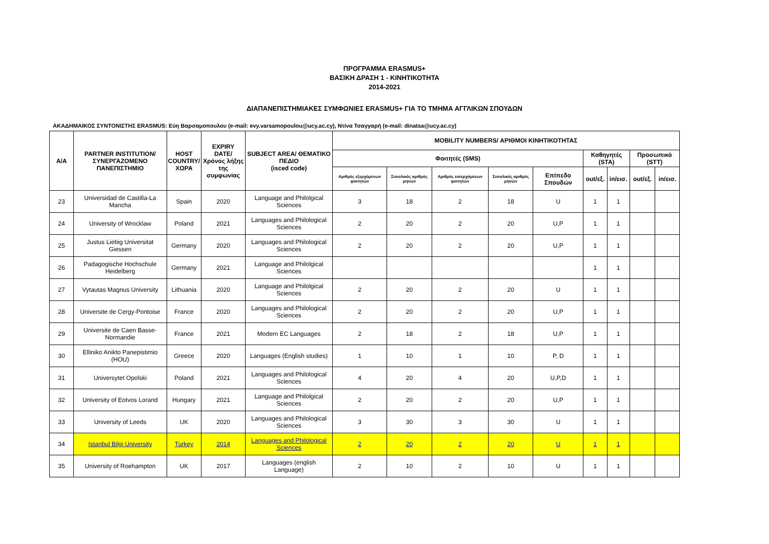ΠΡΟΓΡΑΜΜΑ ERASMUS+
ΒΑΣΙΚΗ ΔΡΑΣΗ 1 - ΚΙΝΗΤΙΚΟΤΗΤΑ
2014-2021
ΔΙΑΠΑΝΕΠΙΣΤΗΜΙΑΚΕΣ ΣΥΜΦΩΝΙΕΣ ERASMUS+ ΓΙΑ ΤΟ ΤΜΗΜΑ ΑΓΓΛΙΚΩΝ ΣΠΟΥΔΩΝ
ΑΚΑΔΗΜΑΙΚΟΣ ΣΥΝΤΟΝΙΣΤΗΣ ERASMUS: Εύη Βαρσαμοπουλου (e-mail: evy.varsamopoulou@ucy.ac.cy), Ντίνα Τσαγγαρή (e-mail: dinatsa@ucy.ac.cy)
| Α/Α | PARTNER INSTITUTION/ ΣΥΝΕΡΓΑΖΟΜΕΝΟ ΠΑΝΕΠΙΣΤΗΜΙΟ | HOST COUNTRY/ ΧΩΡΑ | EXPIRY DATE/ Χρόνος λήξης της συμφωνίας | SUBJECT AREA/ ΘΕΜΑΤΙΚΟ ΠΕΔΙΟ (isced code) | MOBILITY NUMBERS/ ΑΡΙΘΜΟΙ ΚΙΝΗΤΙΚΟΤΗΤΑΣ | | | | | | | | |
| --- | --- | --- | --- | --- | --- | --- | --- | --- | --- | --- | --- | --- | --- |
| | | | | | Φοιτητές (SMS) | | | | | Καθηγητές (STA) | | Προσωπικό (STT) | |
| | | | | | Αριθμός εξερχόμενων φοιτητών | Συνολικός αριθμός μηνών | Αριθμός εισερχόμενων φοιτητών | Συνολικός αριθμός μηνών | Επίπεδο Σπουδών | out/εξ. | in/εισ. | out/εξ. | in/εισ. |
| 23 | Universidad de Castilla-La Mancha | Spain | 2020 | Language and Philolgical Sciences | 3 | 18 | 2 | 18 | U | 1 | 1 | | |
| 24 | University of Wrocklaw | Poland | 2021 | Languages and Philological Sciences | 2 | 20 | 2 | 20 | U,P | 1 | 1 | | |
| 25 | Justus Liebig Universitat Giessen | Germany | 2020 | Languages and Philological Sciences | 2 | 20 | 2 | 20 | U,P | 1 | 1 | | |
| 26 | Padagogische Hochschule Heidelberg | Germany | 2021 | Language and Philolgical Sciences | | | | | | 1 | 1 | | |
| 27 | Vytautas Magnus University | Lithuania | 2020 | Language and Philolgical Sciences | 2 | 20 | 2 | 20 | U | 1 | 1 | | |
| 28 | Universite de Cergy-Pontoise | France | 2020 | Languages and Philological Sciences | 2 | 20 | 2 | 20 | U,P | 1 | 1 | | |
| 29 | Universite de Caen Basse-Normandie | France | 2021 | Modern EC Languages | 2 | 18 | 2 | 18 | U,P | 1 | 1 | | |
| 30 | Elliniko Anikto Panepistimio (HOU) | Greece | 2020 | Languages (English studies) | 1 | 10 | 1 | 10 | P, D | 1 | 1 | | |
| 31 | Universytet Opolski | Poland | 2021 | Languages and Philological Sciences | 4 | 20 | 4 | 20 | U,P,D | 1 | 1 | | |
| 32 | University of Eotvos Lorand | Hungary | 2021 | Language and Philolgical Sciences | 2 | 20 | 2 | 20 | U,P | 1 | 1 | | |
| 33 | University of Leeds | UK | 2020 | Languages and Philological Sciences | 3 | 30 | 3 | 30 | U | 1 | 1 | | |
| 34 | Istanbul Bilgi University | Turkey | 2014 | Languages and Philological Sciences | 2 | 20 | 2 | 20 | U | 1 | 1 | | |
| 35 | University of Roehampton | UK | 2017 | Languages (english Language) | 2 | 10 | 2 | 10 | U | 1 | 1 | | |